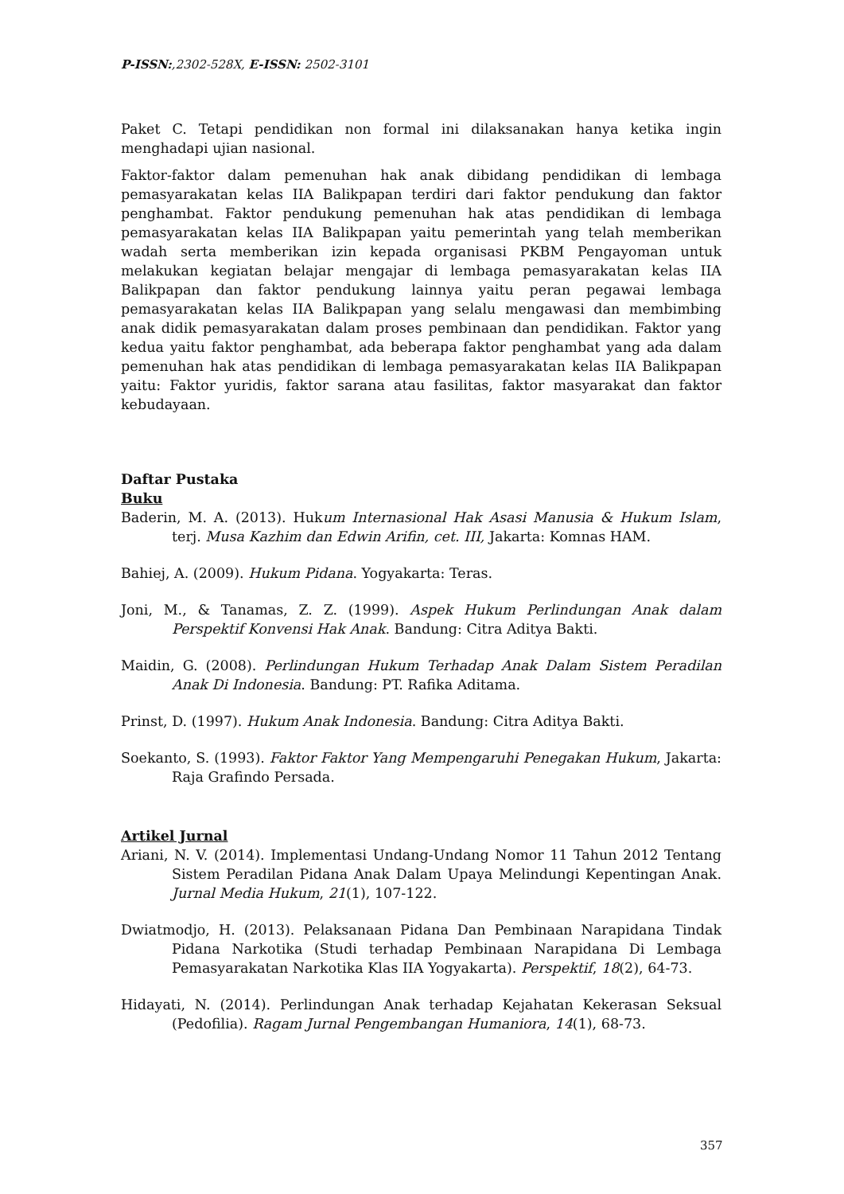P-ISSN:,2302-528X, E-ISSN: 2502-3101
Paket C. Tetapi pendidikan non formal ini dilaksanakan hanya ketika ingin menghadapi ujian nasional.
Faktor-faktor dalam pemenuhan hak anak dibidang pendidikan di lembaga pemasyarakatan kelas IIA Balikpapan terdiri dari faktor pendukung dan faktor penghambat. Faktor pendukung pemenuhan hak atas pendidikan di lembaga pemasyarakatan kelas IIA Balikpapan yaitu pemerintah yang telah memberikan wadah serta memberikan izin kepada organisasi PKBM Pengayoman untuk melakukan kegiatan belajar mengajar di lembaga pemasyarakatan kelas IIA Balikpapan dan faktor pendukung lainnya yaitu peran pegawai lembaga pemasyarakatan kelas IIA Balikpapan yang selalu mengawasi dan membimbing anak didik pemasyarakatan dalam proses pembinaan dan pendidikan. Faktor yang kedua yaitu faktor penghambat, ada beberapa faktor penghambat yang ada dalam pemenuhan hak atas pendidikan di lembaga pemasyarakatan kelas IIA Balikpapan yaitu: Faktor yuridis, faktor sarana atau fasilitas, faktor masyarakat dan faktor kebudayaan.
Daftar Pustaka
Buku
Baderin, M. A. (2013). Hukum Internasional Hak Asasi Manusia & Hukum Islam, terj. Musa Kazhim dan Edwin Arifin, cet. III, Jakarta: Komnas HAM.
Bahiej, A. (2009). Hukum Pidana. Yogyakarta: Teras.
Joni, M., & Tanamas, Z. Z. (1999). Aspek Hukum Perlindungan Anak dalam Perspektif Konvensi Hak Anak. Bandung: Citra Aditya Bakti.
Maidin, G. (2008). Perlindungan Hukum Terhadap Anak Dalam Sistem Peradilan Anak Di Indonesia. Bandung: PT. Rafika Aditama.
Prinst, D. (1997). Hukum Anak Indonesia. Bandung: Citra Aditya Bakti.
Soekanto, S. (1993). Faktor Faktor Yang Mempengaruhi Penegakan Hukum, Jakarta: Raja Grafindo Persada.
Artikel Jurnal
Ariani, N. V. (2014). Implementasi Undang-Undang Nomor 11 Tahun 2012 Tentang Sistem Peradilan Pidana Anak Dalam Upaya Melindungi Kepentingan Anak. Jurnal Media Hukum, 21(1), 107-122.
Dwiatmodjo, H. (2013). Pelaksanaan Pidana Dan Pembinaan Narapidana Tindak Pidana Narkotika (Studi terhadap Pembinaan Narapidana Di Lembaga Pemasyarakatan Narkotika Klas IIA Yogyakarta). Perspektif, 18(2), 64-73.
Hidayati, N. (2014). Perlindungan Anak terhadap Kejahatan Kekerasan Seksual (Pedofilia). Ragam Jurnal Pengembangan Humaniora, 14(1), 68-73.
357